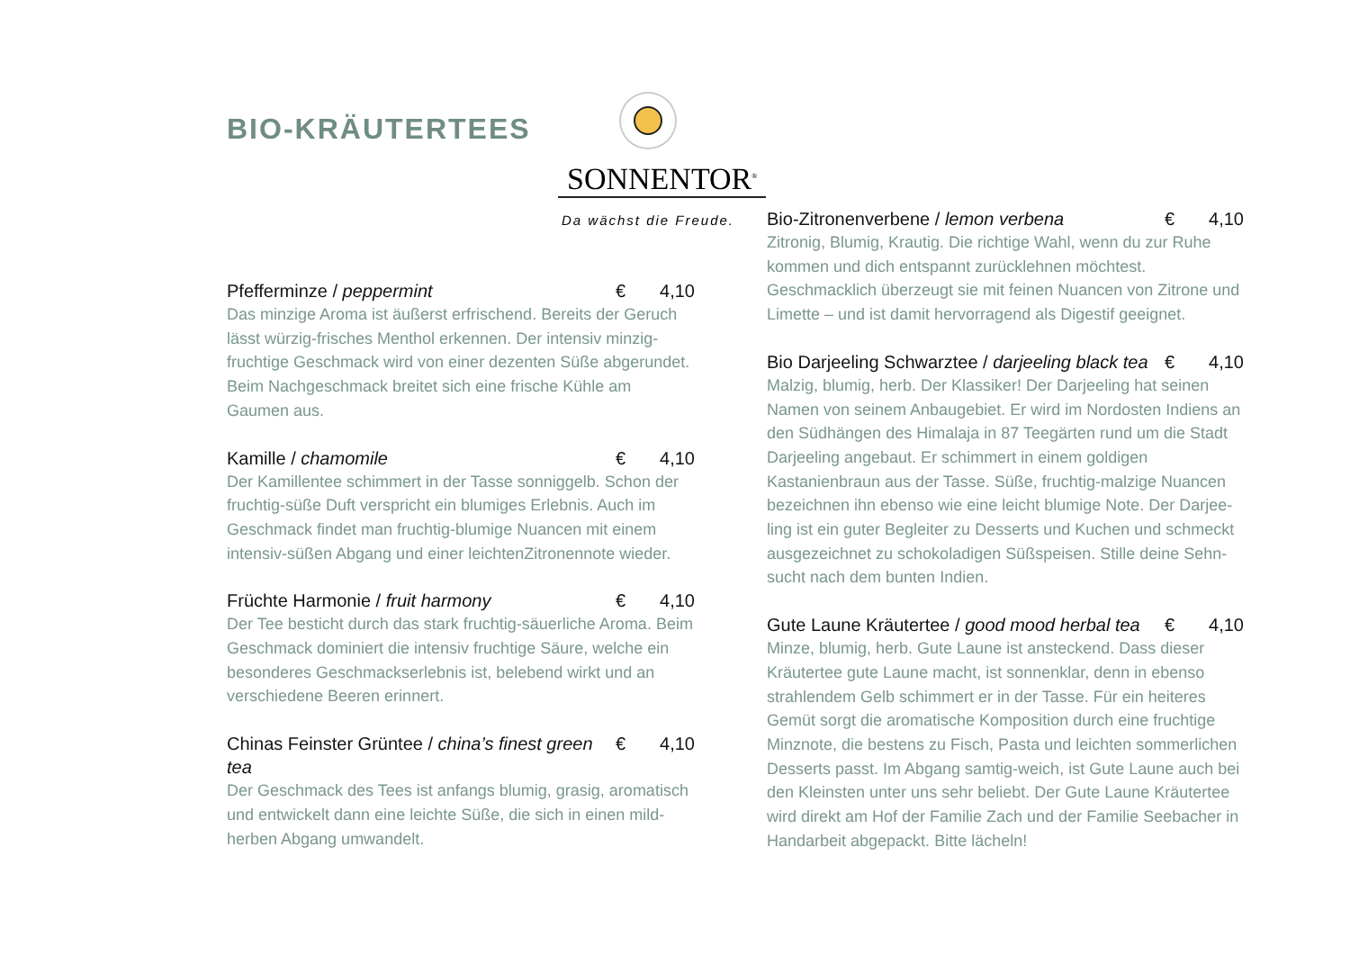BIO-KRÄUTERTEES
SONNENTOR<sup>®</sup>
Da wächst die Freude.
Pfefferminze / peppermint € 4,10
Das minzige Aroma ist äußerst erfrischend. Bereits der Geruch lässt würzig-frisches Menthol erkennen. Der intensiv minzig-fruchtige Geschmack wird von einer dezenten Süße abgerundet. Beim Nachgeschmack breitet sich eine frische Kühle am Gaumen aus.
Kamille / chamomile € 4,10
Der Kamillentee schimmert in der Tasse sonniggelb. Schon der fruchtig-süße Duft verspricht ein blumiges Erlebnis. Auch im Geschmack findet man fruchtig-blumige Nuancen mit einem intensiv-süßen Abgang und einer leichtenZitronennote wieder.
Früchte Harmonie / fruit harmony € 4,10
Der Tee besticht durch das stark fruchtig-säuerliche Aroma. Beim Geschmack dominiert die intensiv fruchtige Säure, welche ein besonderes Geschmackserlebnis ist, belebend wirkt und an verschiedene Beeren erinnert.
Chinas Feinster Grüntee / china’s finest green tea € 4,10
Der Geschmack des Tees ist anfangs blumig, grasig, aromatisch und entwickelt dann eine leichte Süße, die sich in einen mild-herben Abgang umwandelt.
Bio-Zitronenverbene / lemon verbena € 4,10
Zitronig, Blumig, Krautig. Die richtige Wahl, wenn du zur Ruhe kommen und dich entspannt zurücklehnen möchtest. Geschmacklich überzeugt sie mit feinen Nuancen von Zitrone und Limette – und ist damit hervorragend als Digestif geeignet.
Bio Darjeeling Schwarztee / darjeeling black tea € 4,10
Malzig, blumig, herb. Der Klassiker! Der Darjeeling hat seinen Namen von seinem Anbaugebiet. Er wird im Nordosten Indiens an den Südhängen des Himalaja in 87 Teegärten rund um die Stadt Darjeeling angebaut. Er schimmert in einem goldigen Kastanienbraun aus der Tasse. Süße, fruchtig-malzige Nuancen bezeichnen ihn ebenso wie eine leicht blumige Note. Der Darjee-ling ist ein guter Begleiter zu Desserts und Kuchen und schmeckt ausgezeichnet zu schokoladigen Süßspeisen. Stille deine Sehn-sucht nach dem bunten Indien.
Gute Laune Kräutertee / good mood herbal tea € 4,10
Minze, blumig, herb. Gute Laune ist ansteckend. Dass dieser Kräutertee gute Laune macht, ist sonnenklar, denn in ebenso strahlendem Gelb schimmert er in der Tasse. Für ein heiteres Gemüt sorgt die aromatische Komposition durch eine fruchtige Minznote, die bestens zu Fisch, Pasta und leichten sommerlichen Desserts passt. Im Abgang samtig-weich, ist Gute Laune auch bei den Kleinsten unter uns sehr beliebt. Der Gute Laune Kräutertee wird direkt am Hof der Familie Zach und der Familie Seebacher in Handarbeit abgepackt. Bitte lächeln!